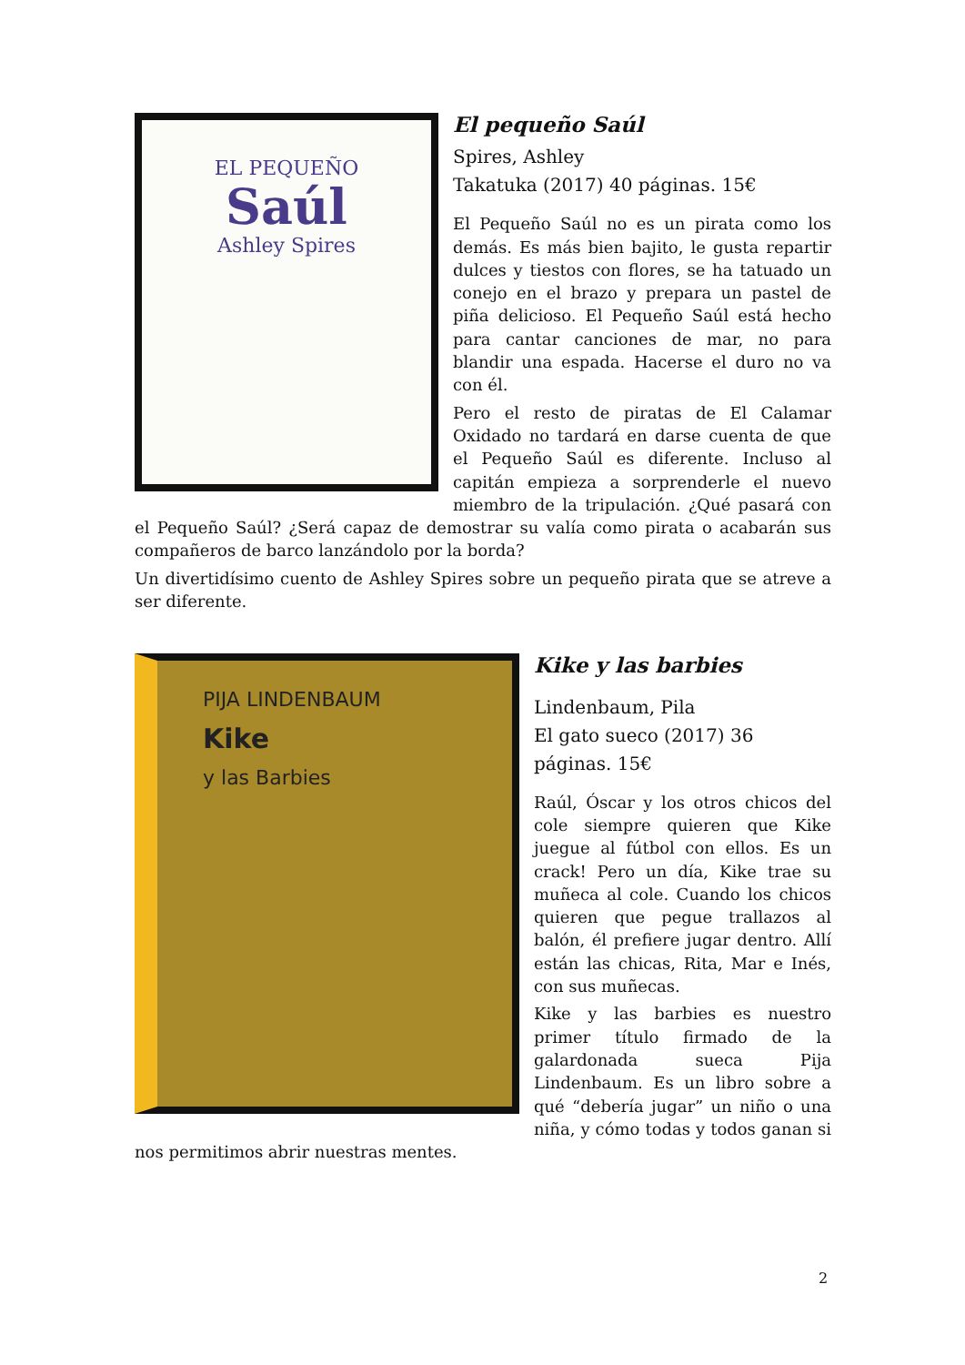EL PEQUEÑO
Saúl
Ashley Spires
El pequeño Saúl
Spires, Ashley
Takatuka (2017) 40 páginas. 15€
El Pequeño Saúl no es un pirata como los demás. Es más bien bajito, le gusta repartir dulces y tiestos con flores, se ha tatuado un conejo en el brazo y prepara un pastel de piña delicioso. El Pequeño Saúl está hecho para cantar canciones de mar, no para blandir una espada. Hacerse el duro no va con él.
Pero el resto de piratas de El Calamar Oxidado no tardará en darse cuenta de que el Pequeño Saúl es diferente. Incluso al capitán empieza a sorprenderle el nuevo miembro de la tripulación. ¿Qué pasará con el Pequeño Saúl? ¿Será capaz de demostrar su valía como pirata o acabarán sus compañeros de barco lanzándolo por la borda?
Un divertidísimo cuento de Ashley Spires sobre un pequeño pirata que se atreve a ser diferente.
PIJA LINDENBAUM
Kike
y las Barbies
Kike y las barbies
Lindenbaum, Pila
El gato sueco (2017) 36 páginas. 15€
Raúl, Óscar y los otros chicos del cole siempre quieren que Kike juegue al fútbol con ellos. Es un crack! Pero un día, Kike trae su muñeca al cole. Cuando los chicos quieren que pegue trallazos al balón, él prefiere jugar dentro. Allí están las chicas, Rita, Mar e Inés, con sus muñecas.
Kike y las barbies es nuestro primer título firmado de la galardonada sueca Pija Lindenbaum. Es un libro sobre a qué “debería jugar” un niño o una niña, y cómo todas y todos ganan si nos permitimos abrir nuestras mentes.
2